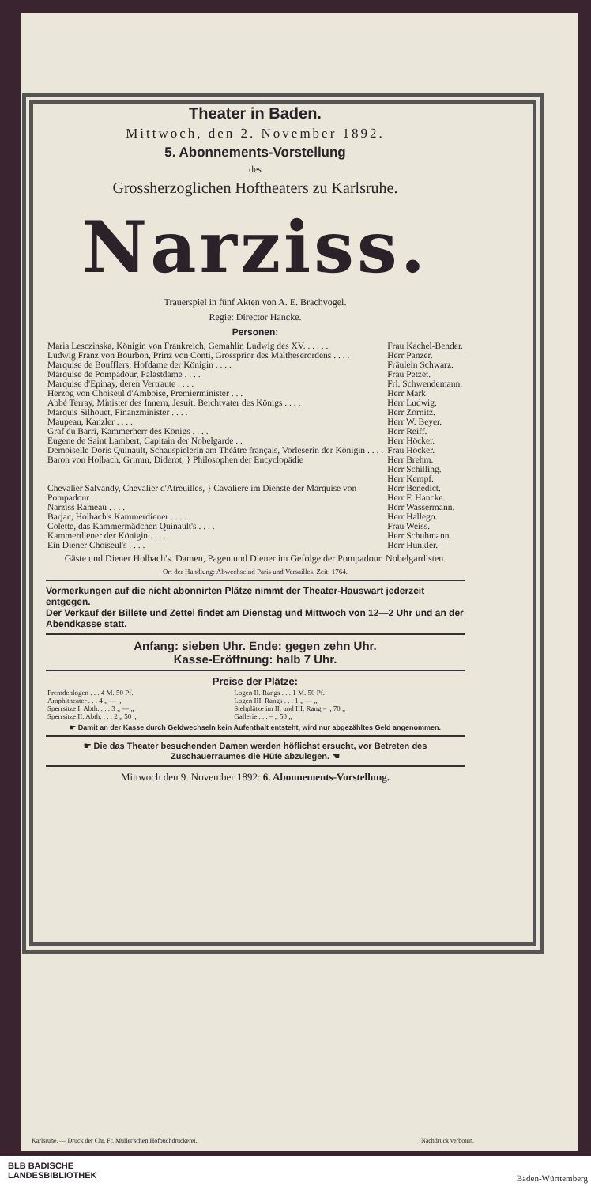Theater in Baden.
Mittwoch, den 2. November 1892.
5. Abonnements-Vorstellung
des
Grossherzoglichen Hoftheaters zu Karlsruhe.
Narziss.
Trauerspiel in fünf Akten von A. E. Brachvogel.
Regie: Director Hancke.
Personen:
| Maria Lesczinska, Königin von Frankreich, Gemahlin Ludwig des XV. . . . . . | Frau Kachel-Bender. |
| Ludwig Franz von Bourbon, Prinz von Conti, Grossprior des Maltheserordens . . . . | Herr Panzer. |
| Marquise de Boufflers, Hofdame der Königin . . . . | Fräulein Schwarz. |
| Marquise de Pompadour, Palastdame . . . . | Frau Petzet. |
| Marquise d'Epinay, deren Vertraute . . . . | Frl. Schwendemann. |
| Herzog von Choiseul d'Amboise, Premierminister . . . | Herr Mark. |
| Abbé Terray, Minister des Innern, Jesuit, Beichtvater des Königs . . . . | Herr Ludwig. |
| Marquis Silhouet, Finanzminister . . . . | Herr Zörnitz. |
| Maupeau, Kanzler . . . . | Herr W. Beyer. |
| Graf du Barri, Kammerherr des Königs . . . . | Herr Reiff. |
| Eugene de Saint Lambert, Capitain der Nobelgarde . . | Herr Höcker. |
| Demoiselle Doris Quinault, Schauspielerin am Théâtre français, Vorleserin der Königin . . . . | Frau Höcker. |
| Baron von Holbach, Grimm, Diderot, } Philosophen der Encyclopädie | Herr Brehm. Herr Schilling. Herr Kempf. |
| Chevalier Salvandy, Chevalier d'Atreuilles, } Cavaliere im Dienste der Marquise von Pompadour | Herr Benedict. Herr F. Hancke. |
| Narziss Rameau . . . . | Herr Wassermann. |
| Barjac, Holbach's Kammerdiener . . . . | Herr Hallego. |
| Colette, das Kammermädchen Quinault's . . . . | Frau Weiss. |
| Kammerdiener der Königin . . . . | Herr Schuhmann. |
| Ein Diener Choiseul's . . . . | Herr Hunkler. |
Gäste und Diener Holbach's. Damen, Pagen und Diener im Gefolge der Pompadour. Nobelgardisten.
Ort der Handlung: Abwechselnd Paris und Versailles. Zeit: 1764.
Vormerkungen auf die nicht abonnirten Plätze nimmt der Theater-Hauswart jederzeit entgegen.
Der Verkauf der Billete und Zettel findet am Dienstag und Mittwoch von 12—2 Uhr und an der Abendkasse statt.
Anfang: sieben Uhr. Ende: gegen zehn Uhr.
Kasse-Eröffnung: halb 7 Uhr.
Preise der Plätze:
| Fremdenlogen . . . 4 M. 50 Pf. | Logen II. Rangs . . . 1 M. 50 Pf. |
| Amphitheater . . . 4 „ — „ | Logen III. Rangs . . . 1 „ — „ |
| Sperrsitze I. Abth. . . . 3 „ — „ | Stehplätze im II. und III. Rang – „ 70 „ |
| Sperrsitze II. Abth. . . . 2 „ 50 „ | Gallerie . . . – „ 50 „ |
☛ Damit an der Kasse durch Geldwechseln kein Aufenthalt entsteht, wird nur abgezähltes Geld angenommen.
☛ Die das Theater besuchenden Damen werden höflichst ersucht, vor Betreten des Zuschauerraumes die Hüte abzulegen. ☚
Mittwoch den 9. November 1892: 6. Abonnements-Vorstellung.
Karlsruhe. — Druck der Chr. Fr. Müller'schen Hofbuchdruckerei. Nachdruck verboten.
BLB BADISCHE
LANDESBIBLIOTHEK
Baden-Württemberg